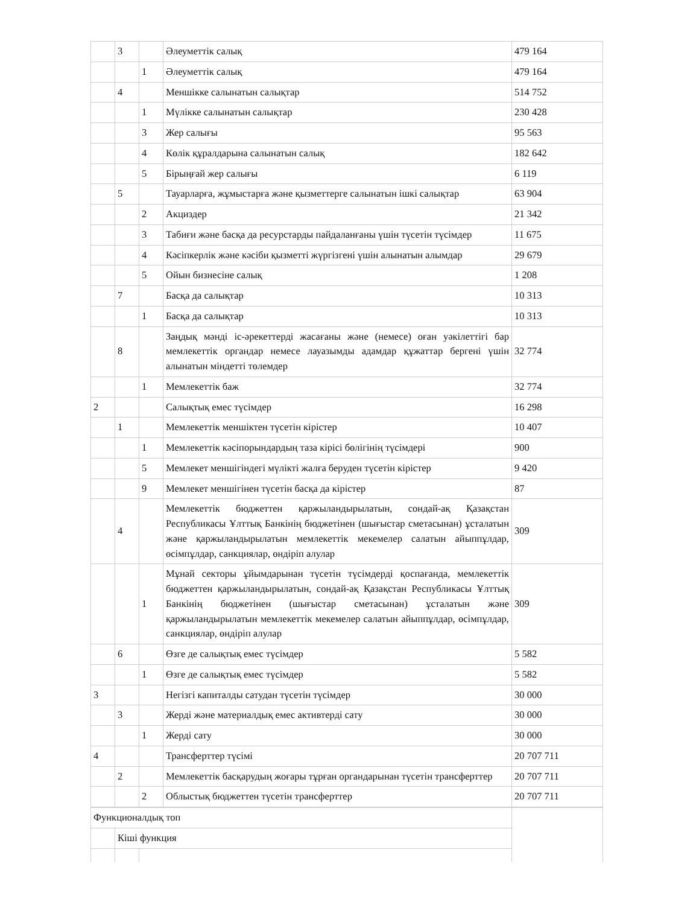| | 3 | | Әлеуметтік салық | 479 164 |
| | | 1 | Әлеуметтік салық | 479 164 |
| | 4 | | Меншікке салынатын салықтар | 514 752 |
| | | 1 | Мүлікке салынатын салықтар | 230 428 |
| | | 3 | Жер салығы | 95 563 |
| | | 4 | Көлік құралдарына салынатын салық | 182 642 |
| | | 5 | Бірыңғай жер салығы | 6 119 |
| | 5 | | Тауарларға, жұмыстарға және қызметтерге салынатын ішкі салықтар | 63 904 |
| | | 2 | Акциздер | 21 342 |
| | | 3 | Табиғи және басқа да ресурстарды пайдаланғаны үшін түсетін түсімдер | 11 675 |
| | | 4 | Кәсіпкерлік және кәсіби қызметті жүргізгені үшін алынатын алымдар | 29 679 |
| | | 5 | Ойын бизнесіне салық | 1 208 |
| | 7 | | Басқа да салықтар | 10 313 |
| | | 1 | Басқа да салықтар | 10 313 |
| | 8 | | Заңдық мәнді іс-әрекеттерді жасағаны және (немесе) оған уәкілеттігі бар мемлекеттік органдар немесе лауазымды адамдар құжаттар бергені үшін алынатын міндетті төлемдер | 32 774 |
| | | 1 | Мемлекеттік баж | 32 774 |
| 2 | | | Салықтық емес түсімдер | 16 298 |
| | 1 | | Мемлекеттік меншіктен түсетін кірістер | 10 407 |
| | | 1 | Мемлекеттік кәсіпорындардың таза кірісі бөлігінің түсімдері | 900 |
| | | 5 | Мемлекет меншігіндегі мүлікті жалға беруден түсетін кірістер | 9 420 |
| | | 9 | Мемлекет меншігінен түсетін басқа да кірістер | 87 |
| | 4 | | Мемлекеттік бюджеттен қаржыландырылатын, сондай-ақ Қазақстан Республикасы Ұлттық Банкінің бюджетінен (шығыстар сметасынан) ұсталатын және қаржыландырылатын мемлекеттік мекемелер салатын айыппұлдар, өсімпұлдар, санкциялар, өндіріп алулар | 309 |
| | | 1 | Мұнай секторы ұйымдарынан түсетін түсімдерді қоспағанда, мемлекеттік бюджеттен қаржыландырылатын, сондай-ақ Қазақстан Республикасы Ұлттық Банкінің бюджетінен (шығыстар сметасынан) ұсталатын және қаржыландырылатын мемлекеттік мекемелер салатын айыппұлдар, өсімпұлдар, санкциялар, өндіріп алулар | 309 |
| | 6 | | Өзге де салықтық емес түсімдер | 5 582 |
| | | 1 | Өзге де салықтық емес түсімдер | 5 582 |
| 3 | | | Негізгі капиталды сатудан түсетін түсімдер | 30 000 |
| | 3 | | Жерді және материалдық емес активтерді сату | 30 000 |
| | | 1 | Жерді сату | 30 000 |
| 4 | | | Трансферттер түсімі | 20 707 711 |
| | 2 | | Мемлекеттік басқарудың жоғары тұрған органдарынан түсетін трансферттер | 20 707 711 |
| | | 2 | Облыстық бюджеттен түсетін трансферттер | 20 707 711 |
| Функционалдық топ | | | |
| | Кіші функция | | |